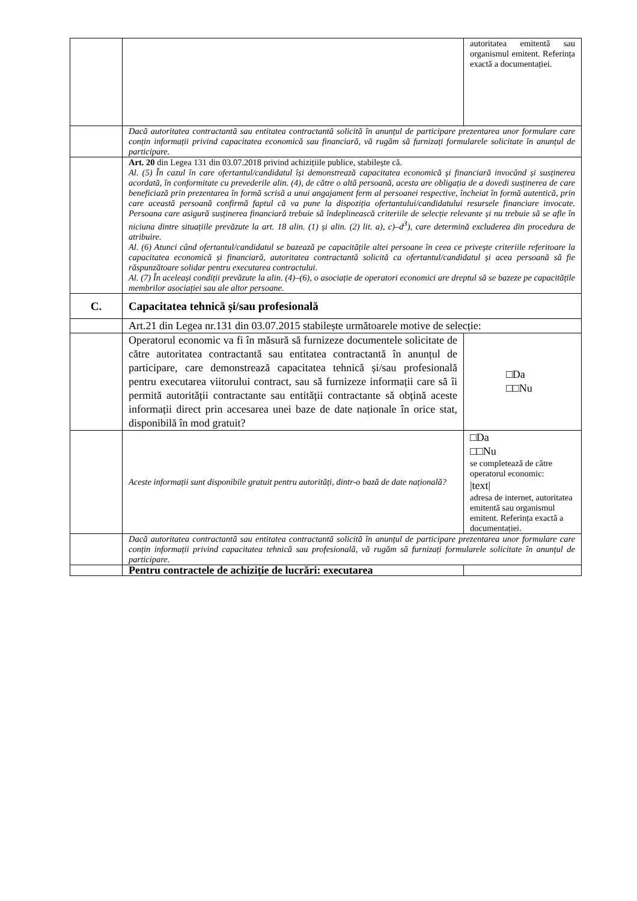| | | autoritatea emitentă sau organismul emitent. Referința exactă a documentației. |
| | Dacă autoritatea contractantă sau entitatea contractantă solicită în anunțul de participare prezentarea unor formulare care conțin informații privind capacitatea economică sau financiară, vă rugăm să furnizați formularele solicitate în anunțul de participare. | |
| | Art. 20 din Legea 131 din 03.07.2018 privind achizițiile publice, stabilește că. Al. (5) În cazul în care ofertantul/candidatul își demonstrează capacitatea economică și financiară invocând și susținerea acordată, în conformitate cu prevederile alin. (4), de către o altă persoană, acesta are obligația de a dovedi susținerea de care beneficiază prin prezentarea în formă scrisă a unui angajament ferm al persoanei respective, încheiat în formă autentică, prin care această persoană confirmă faptul că va pune la dispoziția ofertantului/candidatului resursele financiare invocate. Persoana care asigură susținerea financiară trebuie să îndeplinească criteriile de selecție relevante și nu trebuie să se afle în niciuna dintre situațiile prevăzute la art. 18 alin. (1) și alin. (2) lit. a), c)–d<sup>3</sup>), care determină excluderea din procedura de atribuire. Al. (6) Atunci când ofertantul/candidatul se bazează pe capacitățile altei persoane în ceea ce privește criteriile referitoare la capacitatea economică și financiară, autoritatea contractantă solicită ca ofertantul/candidatul și acea persoană să fie răspunzătoare solidar pentru executarea contractului. Al. (7) În aceleași condiții prevăzute la alin. (4)–(6), o asociație de operatori economici are dreptul să se bazeze pe capacitățile membrilor asociației sau ale altor persoane. | |
| C. | Capacitatea tehnică și/sau profesională | |
| | Art.21 din Legea nr.131 din 03.07.2015 stabilește următoarele motive de selecție: | |
| | Operatorul economic va fi în măsură să furnizeze documentele solicitate de către autoritatea contractantă sau entitatea contractantă în anunțul de participare, care demonstrează capacitatea tehnică și/sau profesională pentru executarea viitorului contract, sau să furnizeze informații care să îi permită autorității contractante sau entității contractante să obțină aceste informații direct prin accesarea unei baze de date naționale în orice stat, disponibilă în mod gratuit? | □Da □□Nu |
| | Aceste informații sunt disponibile gratuit pentru autorități, dintr-o bază de date națională? | □Da □□Nu se completează de către operatorul economic: /text/ adresa de internet, autoritatea emitentă sau organismul emitent. Referința exactă a documentației. |
| | Dacă autoritatea contractantă sau entitatea contractantă solicită în anunțul de participare prezentarea unor formulare care conțin informații privind capacitatea tehnică sau profesională, vă rugăm să furnizați formularele solicitate în anunțul de participare. | |
| | Pentru contractele de achiziție de lucrări: executarea | |